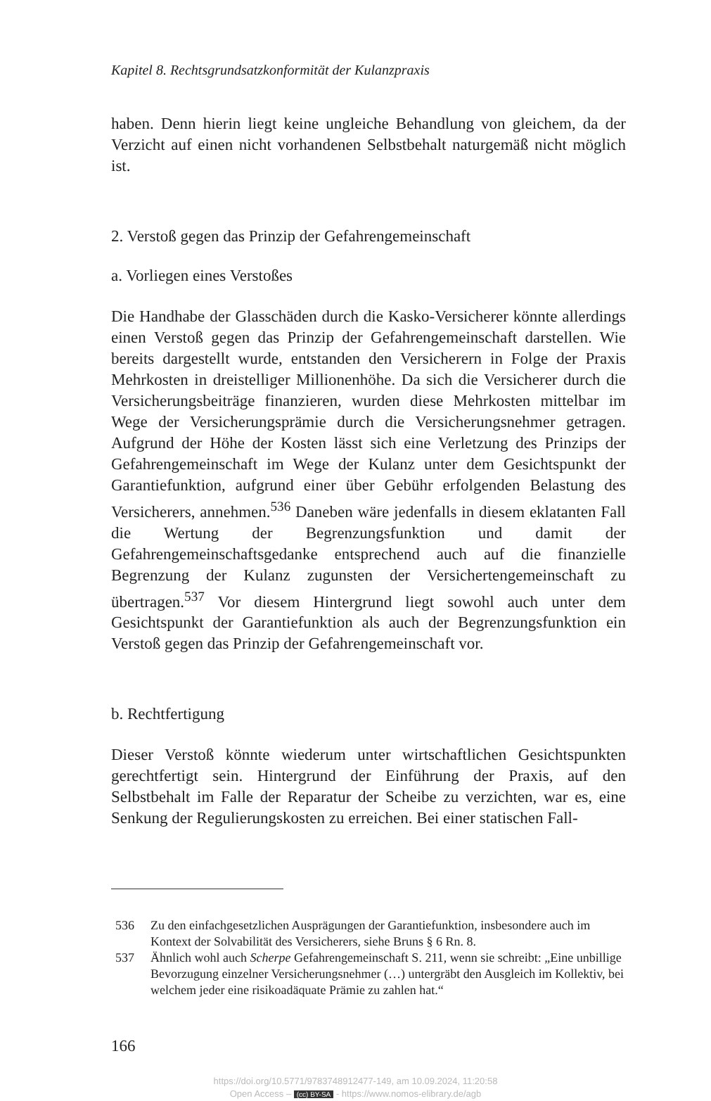Kapitel 8. Rechtsgrundsatzkonformität der Kulanzpraxis
haben. Denn hierin liegt keine ungleiche Behandlung von gleichem, da der Verzicht auf einen nicht vorhandenen Selbstbehalt naturgemäß nicht möglich ist.
2. Verstoß gegen das Prinzip der Gefahrengemeinschaft
a. Vorliegen eines Verstoßes
Die Handhabe der Glasschäden durch die Kasko-Versicherer könnte allerdings einen Verstoß gegen das Prinzip der Gefahrengemeinschaft darstellen. Wie bereits dargestellt wurde, entstanden den Versicherern in Folge der Praxis Mehrkosten in dreistelliger Millionenhöhe. Da sich die Versicherer durch die Versicherungsbeiträge finanzieren, wurden diese Mehrkosten mittelbar im Wege der Versicherungsprämie durch die Versicherungsnehmer getragen. Aufgrund der Höhe der Kosten lässt sich eine Verletzung des Prinzips der Gefahrengemeinschaft im Wege der Kulanz unter dem Gesichtspunkt der Garantiefunktion, aufgrund einer über Gebühr erfolgenden Belastung des Versicherers, annehmen.<sup>536</sup> Daneben wäre jedenfalls in diesem eklatanten Fall die Wertung der Begrenzungsfunktion und damit der Gefahrengemeinschaftsgedanke entsprechend auch auf die finanzielle Begrenzung der Kulanz zugunsten der Versichertengemeinschaft zu übertragen.<sup>537</sup> Vor diesem Hintergrund liegt sowohl auch unter dem Gesichtspunkt der Garantiefunktion als auch der Begrenzungsfunktion ein Verstoß gegen das Prinzip der Gefahrengemeinschaft vor.
b. Rechtfertigung
Dieser Verstoß könnte wiederum unter wirtschaftlichen Gesichtspunkten gerechtfertigt sein. Hintergrund der Einführung der Praxis, auf den Selbstbehalt im Falle der Reparatur der Scheibe zu verzichten, war es, eine Senkung der Regulierungskosten zu erreichen. Bei einer statischen Fall-
536 Zu den einfachgesetzlichen Ausprägungen der Garantiefunktion, insbesondere auch im Kontext der Solvabilität des Versicherers, siehe Bruns § 6 Rn. 8.
537 Ähnlich wohl auch Scherpe Gefahrengemeinschaft S. 211, wenn sie schreibt: „Eine unbillige Bevorzugung einzelner Versicherungsnehmer (…) untergräbt den Ausgleich im Kollektiv, bei welchem jeder eine risikoadäquate Prämie zu zahlen hat.“
166
https://doi.org/10.5771/9783748912477-149, am 10.09.2024, 11:20:58
Open Access – (cc) BY-SA - https://www.nomos-elibrary.de/agb